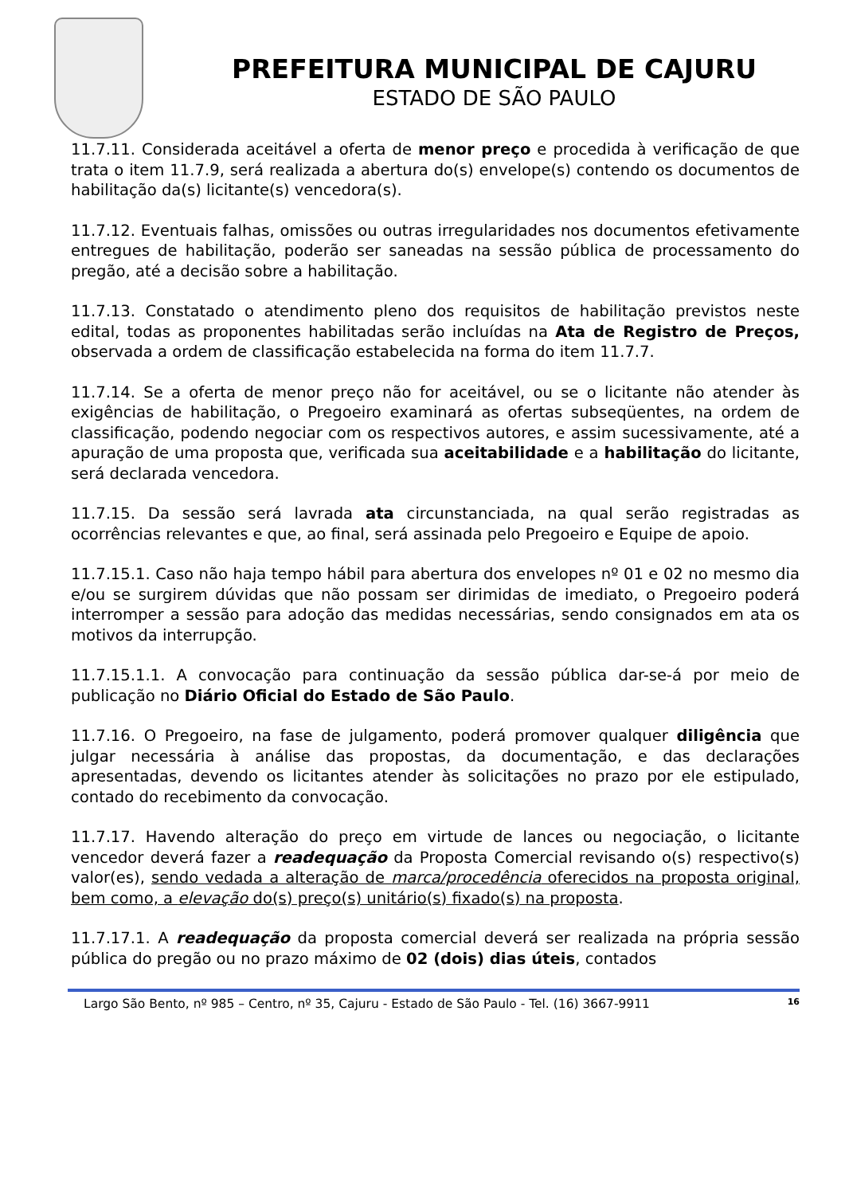PREFEITURA MUNICIPAL DE CAJURU
ESTADO DE SÃO PAULO
11.7.11. Considerada aceitável a oferta de menor preço e procedida à verificação de que trata o item 11.7.9, será realizada a abertura do(s) envelope(s) contendo os documentos de habilitação da(s) licitante(s) vencedora(s).
11.7.12. Eventuais falhas, omissões ou outras irregularidades nos documentos efetivamente entregues de habilitação, poderão ser saneadas na sessão pública de processamento do pregão, até a decisão sobre a habilitação.
11.7.13. Constatado o atendimento pleno dos requisitos de habilitação previstos neste edital, todas as proponentes habilitadas serão incluídas na Ata de Registro de Preços, observada a ordem de classificação estabelecida na forma do item 11.7.7.
11.7.14. Se a oferta de menor preço não for aceitável, ou se o licitante não atender às exigências de habilitação, o Pregoeiro examinará as ofertas subseqüentes, na ordem de classificação, podendo negociar com os respectivos autores, e assim sucessivamente, até a apuração de uma proposta que, verificada sua aceitabilidade e a habilitação do licitante, será declarada vencedora.
11.7.15. Da sessão será lavrada ata circunstanciada, na qual serão registradas as ocorrências relevantes e que, ao final, será assinada pelo Pregoeiro e Equipe de apoio.
11.7.15.1. Caso não haja tempo hábil para abertura dos envelopes nº 01 e 02 no mesmo dia e/ou se surgirem dúvidas que não possam ser dirimidas de imediato, o Pregoeiro poderá interromper a sessão para adoção das medidas necessárias, sendo consignados em ata os motivos da interrupção.
11.7.15.1.1. A convocação para continuação da sessão pública dar-se-á por meio de publicação no Diário Oficial do Estado de São Paulo.
11.7.16. O Pregoeiro, na fase de julgamento, poderá promover qualquer diligência que julgar necessária à análise das propostas, da documentação, e das declarações apresentadas, devendo os licitantes atender às solicitações no prazo por ele estipulado, contado do recebimento da convocação.
11.7.17. Havendo alteração do preço em virtude de lances ou negociação, o licitante vencedor deverá fazer a readequação da Proposta Comercial revisando o(s) respectivo(s) valor(es), sendo vedada a alteração de marca/procedência oferecidos na proposta original, bem como, a elevação do(s) preço(s) unitário(s) fixado(s) na proposta.
11.7.17.1. A readequação da proposta comercial deverá ser realizada na própria sessão pública do pregão ou no prazo máximo de 02 (dois) dias úteis, contados
Largo São Bento, nº 985 – Centro, nº 35, Cajuru - Estado de São Paulo - Tel. (16) 3667-9911 16